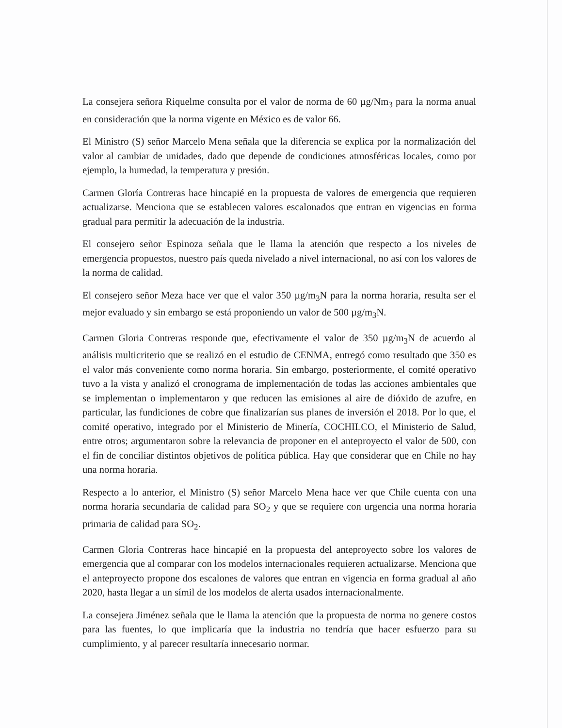La consejera señora Riquelme consulta por el valor de norma de 60 µg/Nm<sub>3</sub> para la norma anual en consideración que la norma vigente en México es de valor 66.
El Ministro (S) señor Marcelo Mena señala que la diferencia se explica por la normalización del valor al cambiar de unidades, dado que depende de condiciones atmosféricas locales, como por ejemplo, la humedad, la temperatura y presión.
Carmen Gloría Contreras hace hincapié en la propuesta de valores de emergencia que requieren actualizarse. Menciona que se establecen valores escalonados que entran en vigencias en forma gradual para permitir la adecuación de la industria.
El consejero señor Espinoza señala que le llama la atención que respecto a los niveles de emergencia propuestos, nuestro país queda nivelado a nivel internacional, no así con los valores de la norma de calidad.
El consejero señor Meza hace ver que el valor 350 µg/m<sub>3</sub>N para la norma horaria, resulta ser el mejor evaluado y sin embargo se está proponiendo un valor de 500 µg/m<sub>3</sub>N.
Carmen Gloria Contreras responde que, efectivamente el valor de 350 µg/m<sub>3</sub>N de acuerdo al análisis multicriterio que se realizó en el estudio de CENMA, entregó como resultado que 350 es el valor más conveniente como norma horaria. Sin embargo, posteriormente, el comité operativo tuvo a la vista y analizó el cronograma de implementación de todas las acciones ambientales que se implementan o implementaron y que reducen las emisiones al aire de dióxido de azufre, en particular, las fundiciones de cobre que finalizarían sus planes de inversión el 2018. Por lo que, el comité operativo, integrado por el Ministerio de Minería, COCHILCO, el Ministerio de Salud, entre otros; argumentaron sobre la relevancia de proponer en el anteproyecto el valor de 500, con el fin de conciliar distintos objetivos de política pública. Hay que considerar que en Chile no hay una norma horaria.
Respecto a lo anterior, el Ministro (S) señor Marcelo Mena hace ver que Chile cuenta con una norma horaria secundaria de calidad para SO<sub>2</sub> y que se requiere con urgencia una norma horaria primaria de calidad para SO<sub>2</sub>.
Carmen Gloria Contreras hace hincapié en la propuesta del anteproyecto sobre los valores de emergencia que al comparar con los modelos internacionales requieren actualizarse. Menciona que el anteproyecto propone dos escalones de valores que entran en vigencia en forma gradual al año 2020, hasta llegar a un símil de los modelos de alerta usados internacionalmente.
La consejera Jiménez señala que le llama la atención que la propuesta de norma no genere costos para las fuentes, lo que implicaría que la industria no tendría que hacer esfuerzo para su cumplimiento, y al parecer resultaría innecesario normar.